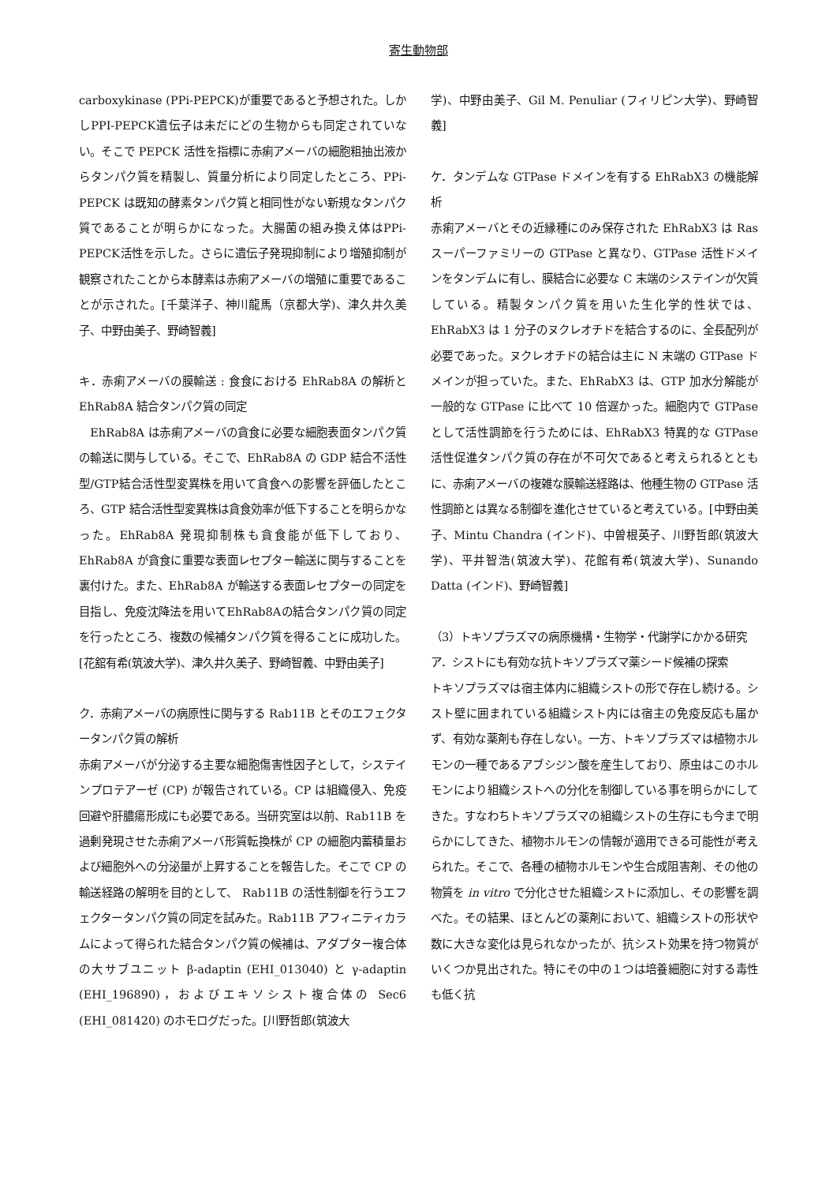寄生動物部
carboxykinase (PPi-PEPCK)が重要であると予想された。しかしPPI-PEPCK遺伝子は未だにどの生物からも同定されていない。そこで PEPCK 活性を指標に赤痢アメーバの細胞粗抽出液からタンパク質を精製し、質量分析により同定したところ、PPi-PEPCK は既知の酵素タンパク質と相同性がない新規なタンパク質であることが明らかになった。大腸菌の組み換え体はPPi-PEPCK活性を示した。さらに遺伝子発現抑制により増殖抑制が観察されたことから本酵素は赤痢アメーバの増殖に重要であることが示された。[千葉洋子、神川龍馬（京都大学)、津久井久美子、中野由美子、野崎智義]
キ．赤痢アメーバの膜輸送 : 食食における EhRab8A の解析と EhRab8A 結合タンパク質の同定
　EhRab8A は赤痢アメーバの貪食に必要な細胞表面タンパク質の輸送に関与している。そこで、EhRab8A の GDP 結合不活性型/GTP結合活性型変異株を用いて貪食への影響を評価したところ、GTP 結合活性型変異株は貪食効率が低下することを明らかなった。EhRab8A 発現抑制株も貪食能が低下しており、EhRab8A が貪食に重要な表面レセプター輸送に関与することを裏付けた。また、EhRab8A が輸送する表面レセプターの同定を目指し、免疫沈降法を用いてEhRab8Aの結合タンパク質の同定を行ったところ、複数の候補タンパク質を得ることに成功した。[花舘有希(筑波大学)、津久井久美子、野崎智義、中野由美子]
ク．赤痢アメーバの病原性に関与する Rab11B とそのエフェクタータンパク質の解析
赤痢アメーバが分泌する主要な細胞傷害性因子として，システインプロテアーゼ (CP) が報告されている。CP は組織侵入、免疫回避や肝膿瘍形成にも必要である。当研究室は以前、Rab11B を過剰発現させた赤痢アメーバ形質転換株が CP の細胞内蓄積量および細胞外への分泌量が上昇することを報告した。そこで CP の輸送経路の解明を目的として、 Rab11B の活性制御を行うエフェクタータンパク質の同定を試みた。Rab11B アフィニティカラムによって得られた結合タンパク質の候補は、アダプター複合体の大サブユニット β-adaptin (EHI_013040) と γ-adaptin (EHI_196890)，およびエキソシスト複合体の Sec6 (EHI_081420) のホモログだった。[川野哲郎(筑波大
学)、中野由美子、Gil M. Penuliar (フィリピン大学)、野崎智義]
ケ．タンデムな GTPase ドメインを有する EhRabX3 の機能解析
赤痢アメーバとその近縁種にのみ保存された EhRabX3 は Ras スーパーファミリーの GTPase と異なり、GTPase 活性ドメインをタンデムに有し、膜結合に必要な C 末端のシステインが欠質している。精製タンパク質を用いた生化学的性状では、EhRabX3 は 1 分子のヌクレオチドを結合するのに、全長配列が必要であった。ヌクレオチドの結合は主に N 末端の GTPase ドメインが担っていた。また、EhRabX3 は、GTP 加水分解能が一般的な GTPase に比べて 10 倍遅かった。細胞内で GTPase として活性調節を行うためには、EhRabX3 特異的な GTPase 活性促進タンパク質の存在が不可欠であると考えられるとともに、赤痢アメーバの複雑な膜輸送経路は、他種生物の GTPase 活性調節とは異なる制御を進化させていると考えている。[中野由美子、Mintu Chandra (インド)、中曽根英子、川野哲郎(筑波大学)、平井智浩(筑波大学)、花館有希(筑波大学)、Sunando Datta (インド)、野崎智義]
（3）トキソプラズマの病原機構・生物学・代謝学にかかる研究
ア．シストにも有効な抗トキソプラズマ薬シード候補の探索
トキソプラズマは宿主体内に組織シストの形で存在し続ける。シスト壁に囲まれている組織シスト内には宿主の免疫反応も届かず、有効な薬剤も存在しない。一方、トキソプラズマは植物ホルモンの一種であるアブシジン酸を産生しており、原虫はこのホルモンにより組織シストへの分化を制御している事を明らかにしてきた。すなわちトキソプラズマの組織シストの生存にも今まで明らかにしてきた、植物ホルモンの情報が適用できる可能性が考えられた。そこで、各種の植物ホルモンや生合成阻害剤、その他の物質を in vitro で分化させた組織シストに添加し、その影響を調べた。その結果、ほとんどの薬剤において、組織シストの形状や数に大きな変化は見られなかったが、抗シスト効果を持つ物質がいくつか見出された。特にその中の１つは培養細胞に対する毒性も低く抗